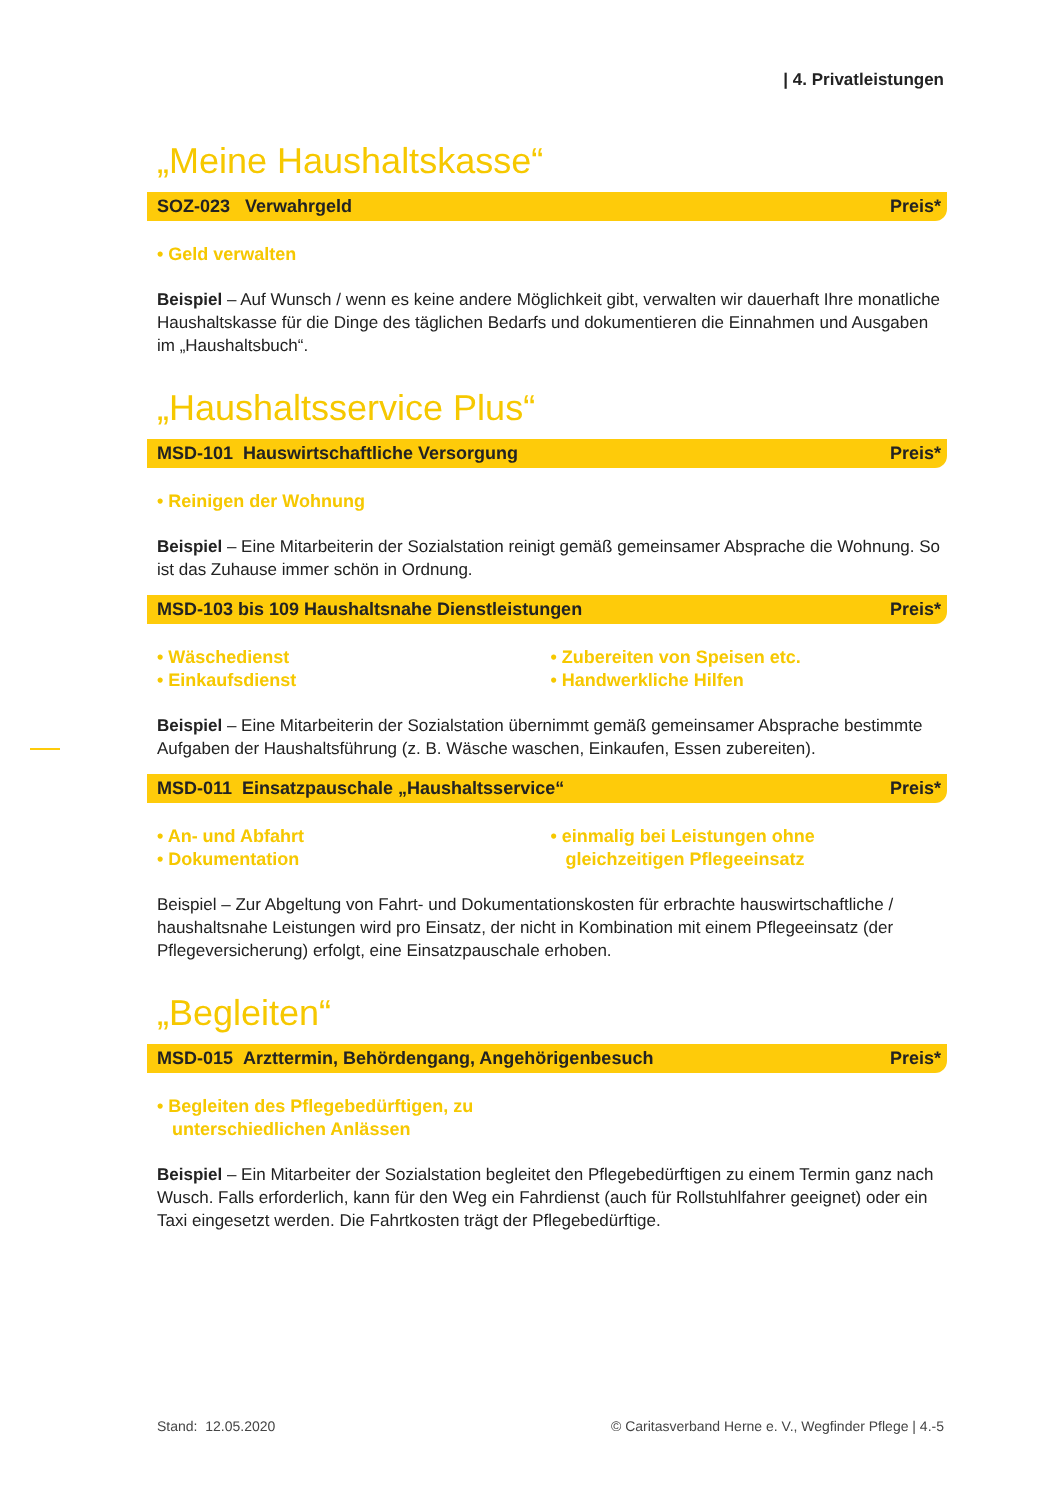| 4. Privatleistungen
„Meine Haushaltskasse“
SOZ-023 Verwahrgeld Preis*
• Geld verwalten
Beispiel – Auf Wunsch / wenn es keine andere Möglichkeit gibt, verwalten wir dauerhaft Ihre monatliche Haushaltskasse für die Dinge des täglichen Bedarfs und dokumentieren die Einnahmen und Ausgaben im „Haushaltsbuch“.
„Haushaltsservice Plus“
MSD-101 Hauswirtschaftliche Versorgung Preis*
• Reinigen der Wohnung
Beispiel – Eine Mitarbeiterin der Sozialstation reinigt gemäß gemeinsamer Absprache die Wohnung. So ist das Zuhause immer schön in Ordnung.
MSD-103 bis 109 Haushaltsnahe Dienstleistungen Preis*
• Wäschedienst
• Einkaufsdienst
• Zubereiten von Speisen etc.
• Handwerkliche Hilfen
Beispiel – Eine Mitarbeiterin der Sozialstation übernimmt gemäß gemeinsamer Absprache bestimmte Aufgaben der Haushaltsführung (z. B. Wäsche waschen, Einkaufen, Essen zubereiten).
MSD-011 Einsatzpauschale „Haushaltsservice“Preis*
• An- und Abfahrt
• Dokumentation
• einmalig bei Leistungen ohne
gleichzeitigen Pflegeeinsatz
Beispiel – Zur Abgeltung von Fahrt- und Dokumentationskosten für erbrachte hauswirtschaftliche / haushaltsnahe Leistungen wird pro Einsatz, der nicht in Kombination mit einem Pflegeeinsatz (der Pflegeversicherung) erfolgt, eine Einsatzpauschale erhoben.
„Begleiten“
MSD-015 Arzttermin, Behördengang, Angehörigenbesuch Preis*
• Begleiten des Pflegebedürftigen, zu
unterschiedlichen Anlässen
Beispiel – Ein Mitarbeiter der Sozialstation begleitet den Pflegebedürftigen zu einem Termin ganz nach Wusch. Falls erforderlich, kann für den Weg ein Fahrdienst (auch für Rollstuhlfahrer geeignet) oder ein Taxi eingesetzt werden. Die Fahrtkosten trägt der Pflegebedürftige.
Stand: 12.05.2020 © Caritasverband Herne e. V., Wegfinder Pflege | 4.-5